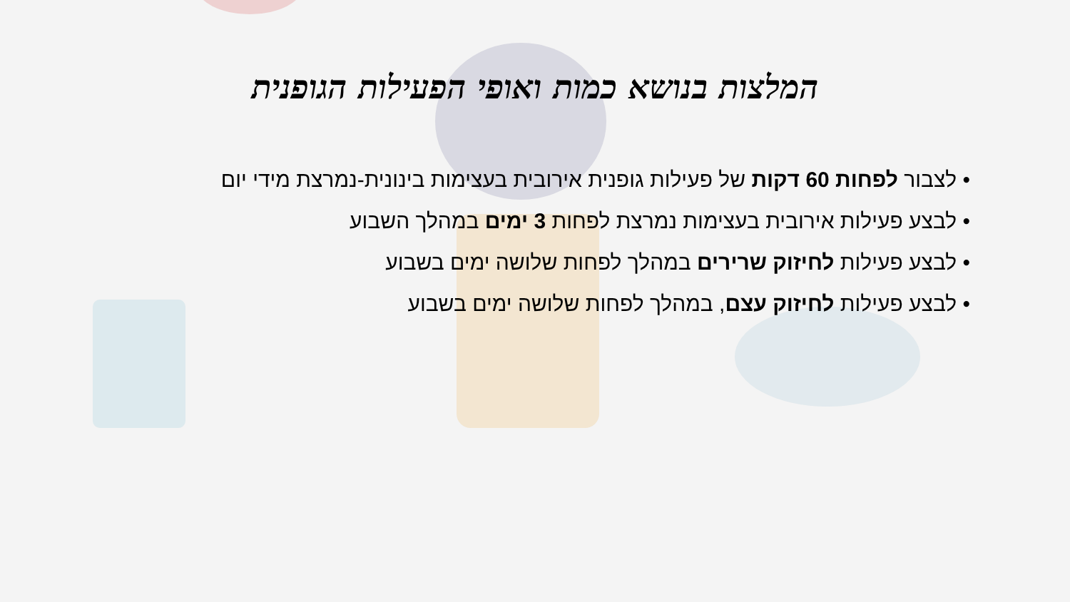המלצות בנושא כמות ואופי הפעילות הגופנית
• לצבור לפחות 60 דקות של פעילות גופנית אירובית בעצימות בינונית-נמרצת מידי יום
• לבצע פעילות אירובית בעצימות נמרצת לפחות 3 ימים במהלך השבוע
• לבצע פעילות לחיזוק שרירים במהלך לפחות שלושה ימים בשבוע
• לבצע פעילות לחיזוק עצם, במהלך לפחות שלושה ימים בשבוע